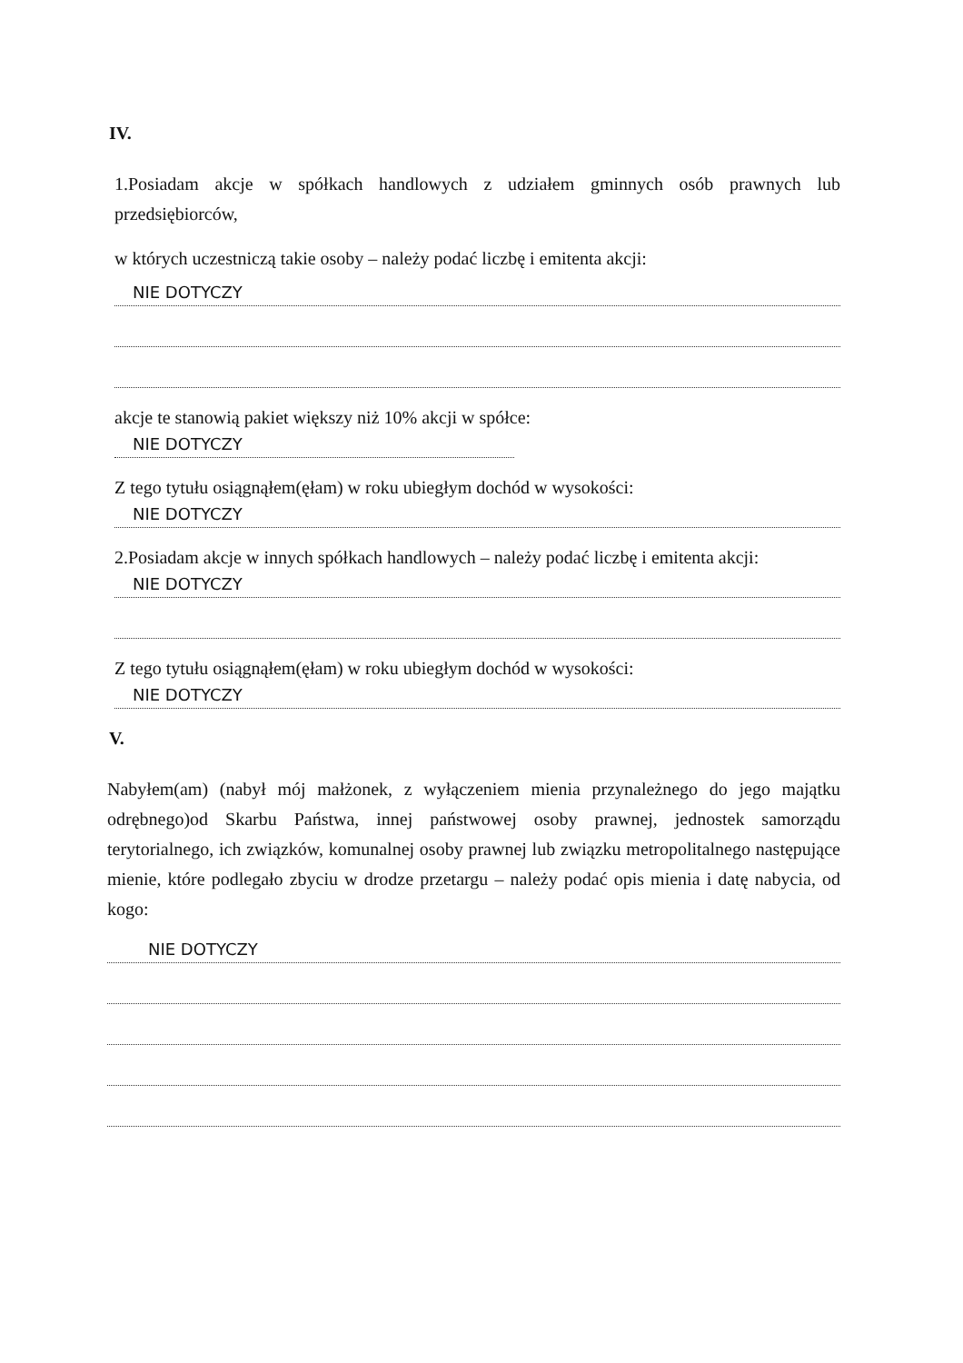IV.
1.Posiadam akcje w spółkach handlowych z udziałem gminnych osób prawnych lub przedsiębiorców,
w których uczestniczą takie osoby – należy podać liczbę i emitenta akcji:
NIE DOTYCZY
akcje te stanowią pakiet większy niż 10% akcji w spółce:
NIE DOTYCZY
Z tego tytułu osiągnąłem(ęłam) w roku ubiegłym dochód w wysokości:
NIE DOTYCZY
2.Posiadam akcje w innych spółkach handlowych – należy podać liczbę i emitenta akcji:
NIE DOTYCZY
Z tego tytułu osiągnąłem(ęłam) w roku ubiegłym dochód w wysokości:
NIE DOTYCZY
V.
Nabyłem(am) (nabył mój małżonek, z wyłączeniem mienia przynależnego do jego majątku odrębnego)od Skarbu Państwa, innej państwowej osoby prawnej, jednostek samorządu terytorialnego, ich związków, komunalnej osoby prawnej lub związku metropolitalnego następujące mienie, które podlegało zbyciu w drodze przetargu – należy podać opis mienia i datę nabycia, od kogo:
NIE DOTYCZY